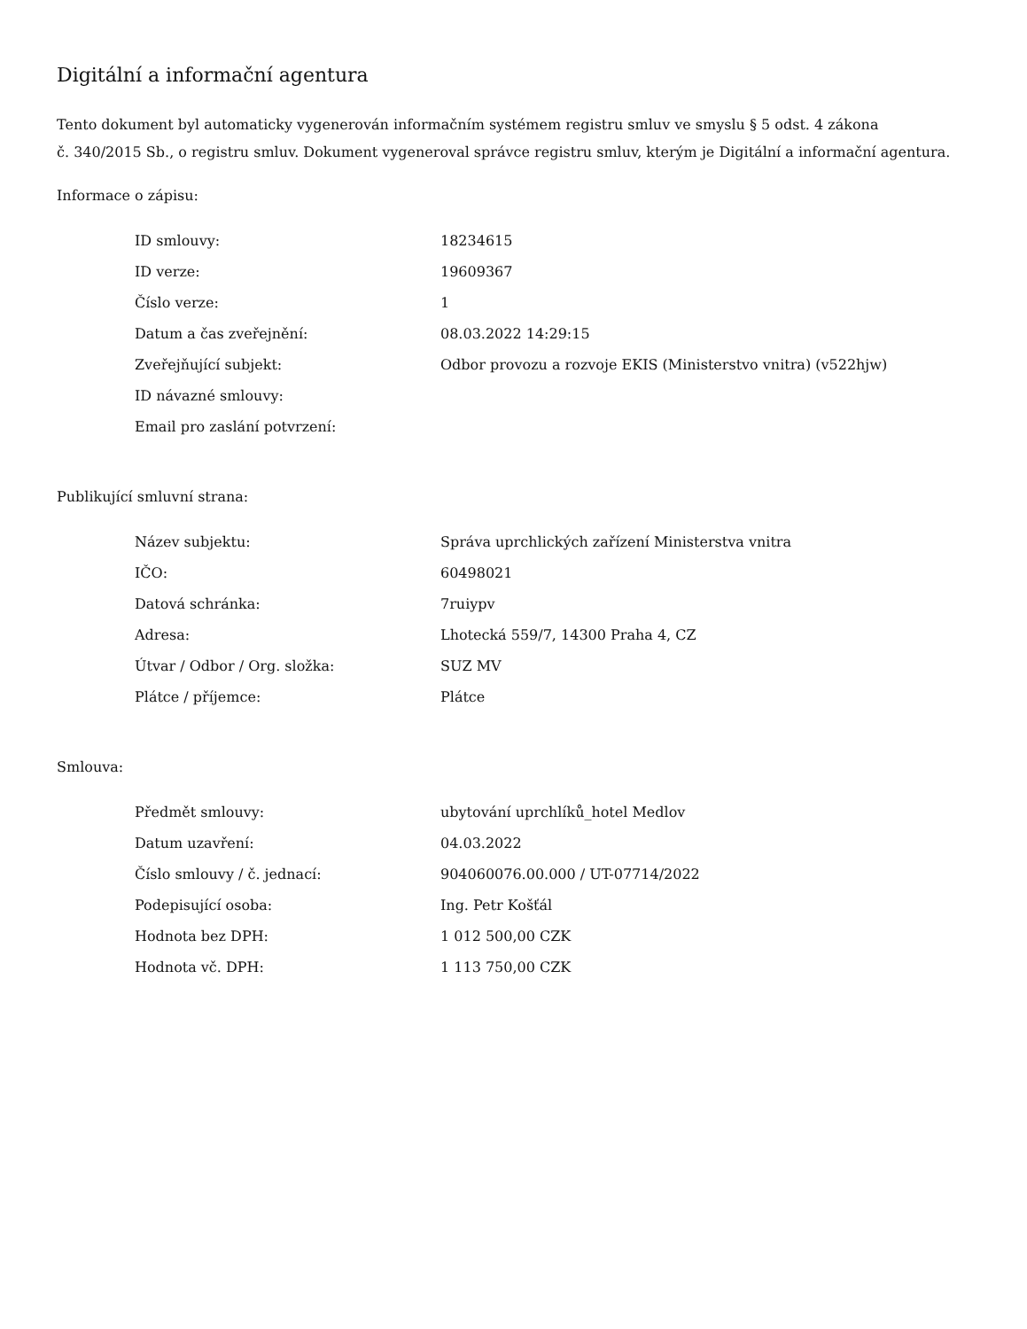Digitální a informační agentura
Tento dokument byl automaticky vygenerován informačním systémem registru smluv ve smyslu § 5 odst. 4 zákona
č. 340/2015 Sb., o registru smluv. Dokument vygeneroval správce registru smluv, kterým je Digitální a informační agentura.
Informace o zápisu:
| ID smlouvy: | 18234615 |
| ID verze: | 19609367 |
| Číslo verze: | 1 |
| Datum a čas zveřejnění: | 08.03.2022 14:29:15 |
| Zveřejňující subjekt: | Odbor provozu a rozvoje EKIS (Ministerstvo vnitra) (v522hjw) |
| ID návazné smlouvy: | |
| Email pro zaslání potvrzení: | |
Publikující smluvní strana:
| Název subjektu: | Správa uprchlických zařízení Ministerstva vnitra |
| IČO: | 60498021 |
| Datová schránka: | 7ruiypv |
| Adresa: | Lhotecká 559/7, 14300 Praha 4, CZ |
| Útvar / Odbor / Org. složka: | SUZ MV |
| Plátce / příjemce: | Plátce |
Smlouva:
| Předmět smlouvy: | ubytování uprchlíků_hotel Medlov |
| Datum uzavření: | 04.03.2022 |
| Číslo smlouvy / č. jednací: | 904060076.00.000 / UT-07714/2022 |
| Podepisující osoba: | Ing. Petr Košťál |
| Hodnota bez DPH: | 1 012 500,00 CZK |
| Hodnota vč. DPH: | 1 113 750,00 CZK |